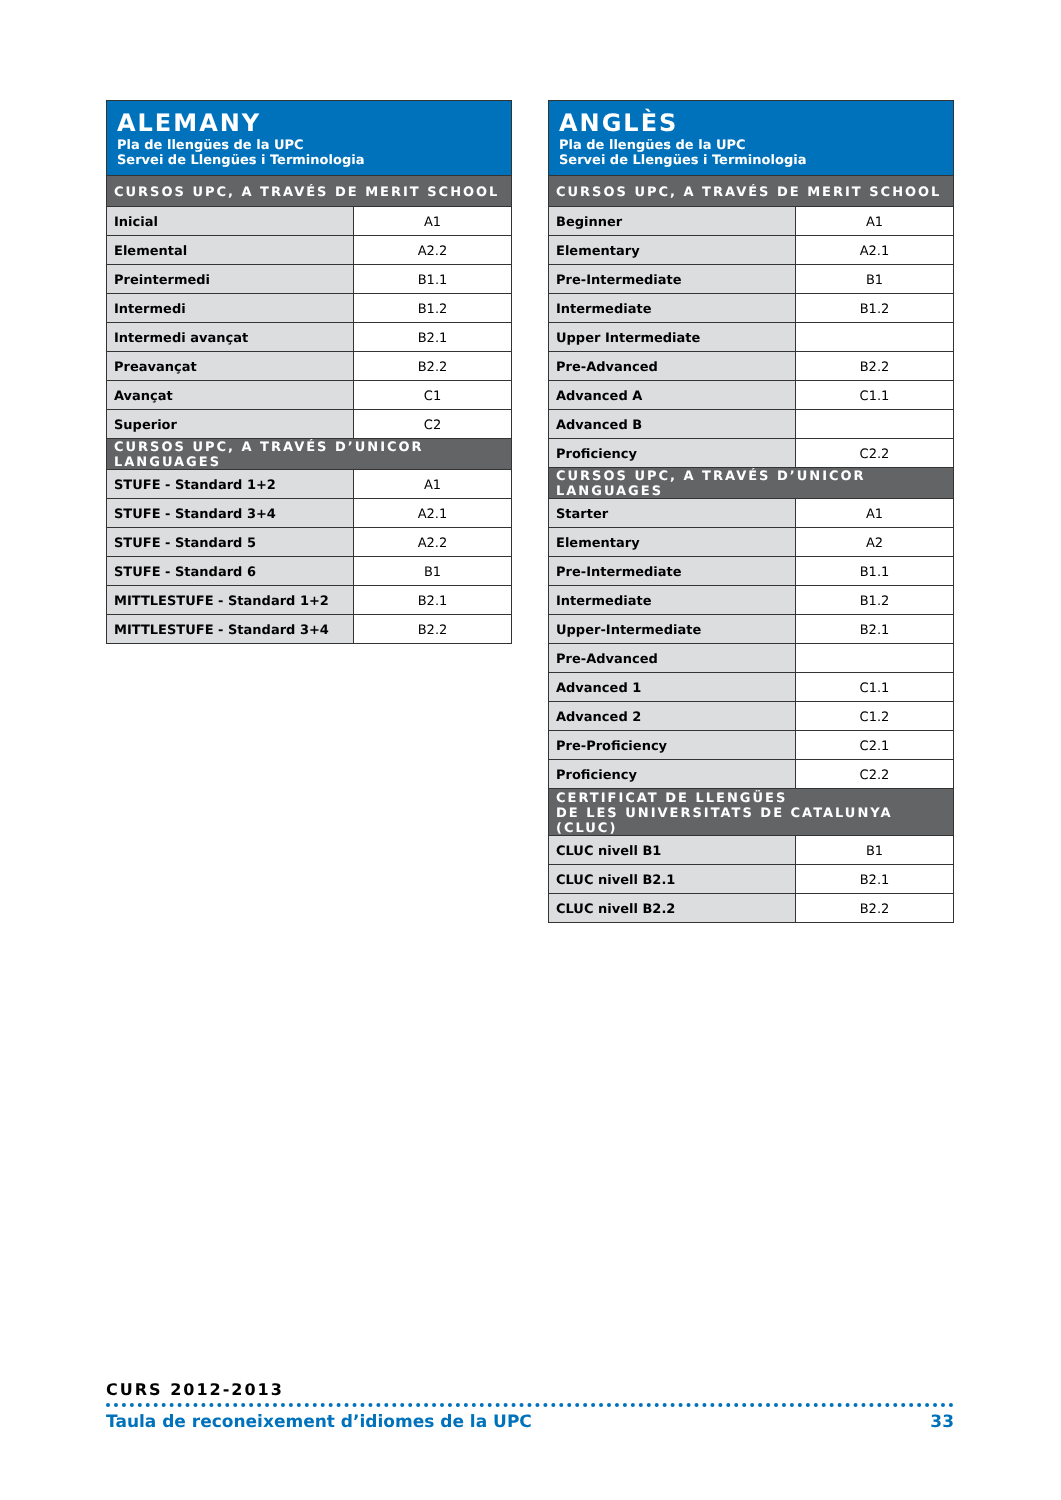| ALEMANY Pla de llengües de la UPC Servei de Llengües i Terminologia | |
| --- | --- |
| CURSOS UPC, A TRAVÉS DE MERIT SCHOOL | |
| Inicial | A1 |
| Elemental | A2.2 |
| Preintermedi | B1.1 |
| Intermedi | B1.2 |
| Intermedi avançat | B2.1 |
| Preavançat | B2.2 |
| Avançat | C1 |
| Superior | C2 |
| CURSOS UPC, A TRAVÉS D’UNICOR LANGUAGES | |
| STUFE - Standard 1+2 | A1 |
| STUFE - Standard 3+4 | A2.1 |
| STUFE - Standard 5 | A2.2 |
| STUFE - Standard 6 | B1 |
| MITTLESTUFE - Standard 1+2 | B2.1 |
| MITTLESTUFE - Standard 3+4 | B2.2 |
| ANGLÈS Pla de llengües de la UPC Servei de Llengües i Terminologia | |
| --- | --- |
| CURSOS UPC, A TRAVÉS DE MERIT SCHOOL | |
| Beginner | A1 |
| Elementary | A2.1 |
| Pre-Intermediate | B1 |
| Intermediate | B1.2 |
| Upper Intermediate | |
| Pre-Advanced | B2.2 |
| Advanced A | C1.1 |
| Advanced B | |
| Proficiency | C2.2 |
| CURSOS UPC, A TRAVÉS D’UNICOR LANGUAGES | |
| Starter | A1 |
| Elementary | A2 |
| Pre-Intermediate | B1.1 |
| Intermediate | B1.2 |
| Upper-Intermediate | B2.1 |
| Pre-Advanced | |
| Advanced 1 | C1.1 |
| Advanced 2 | C1.2 |
| Pre-Proficiency | C2.1 |
| Proficiency | C2.2 |
| CERTIFICAT DE LLENGÜES DE LES UNIVERSITATS DE CATALUNYA (CLUC) | |
| CLUC nivell B1 | B1 |
| CLUC nivell B2.1 | B2.1 |
| CLUC nivell B2.2 | B2.2 |
CURS 2012-2013
Taula de reconeixement d’idiomes de la UPC 33